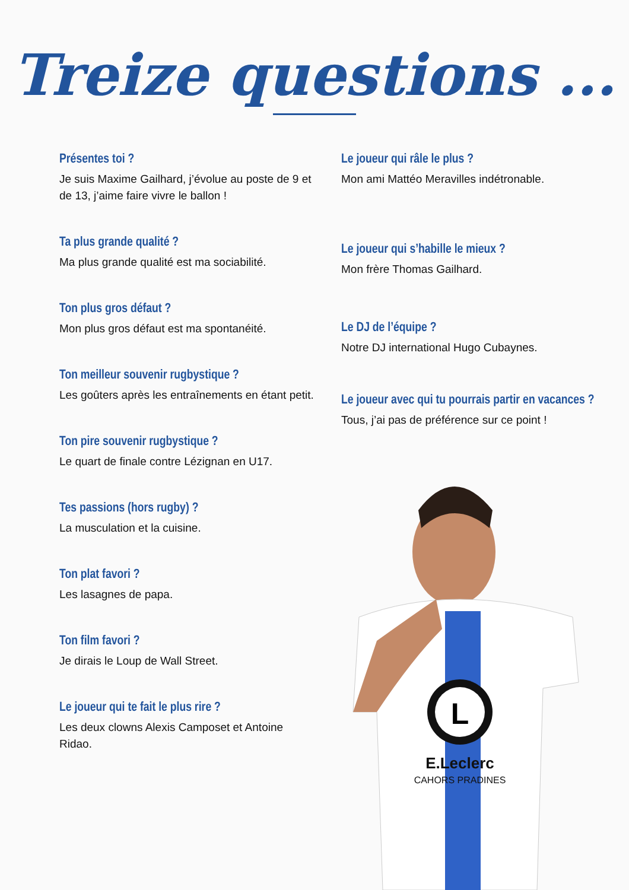Treize questions ...
Présentes toi ?
Je suis Maxime Gailhard, j’évolue au poste de 9 et de 13, j’aime faire vivre le ballon !
Ta plus grande qualité ?
Ma plus grande qualité est ma sociabilité.
Ton plus gros défaut ?
Mon plus gros défaut est ma spontanéité.
Ton meilleur souvenir rugbystique ?
Les goûters après les entraînements en étant petit.
Ton pire souvenir rugbystique ?
Le quart de finale contre Lézignan en U17.
Tes passions (hors rugby) ?
La musculation et la cuisine.
Ton plat favori ?
Les lasagnes de papa.
Ton film favori ?
Je dirais le Loup de Wall Street.
Le joueur qui te fait le plus rire ?
Les deux clowns Alexis Camposet et Antoine Ridao.
Le joueur qui râle le plus ?
Mon ami Mattéo Meravilles indétronable.
Le joueur qui s’habille le mieux ?
Mon frère Thomas Gailhard.
Le DJ de l’équipe ?
Notre DJ international Hugo Cubaynes.
Le joueur avec qui tu pourrais partir en vacances ?
Tous, j’ai pas de préférence sur ce point !
L
E.Leclerc
CAHORS PRADINES